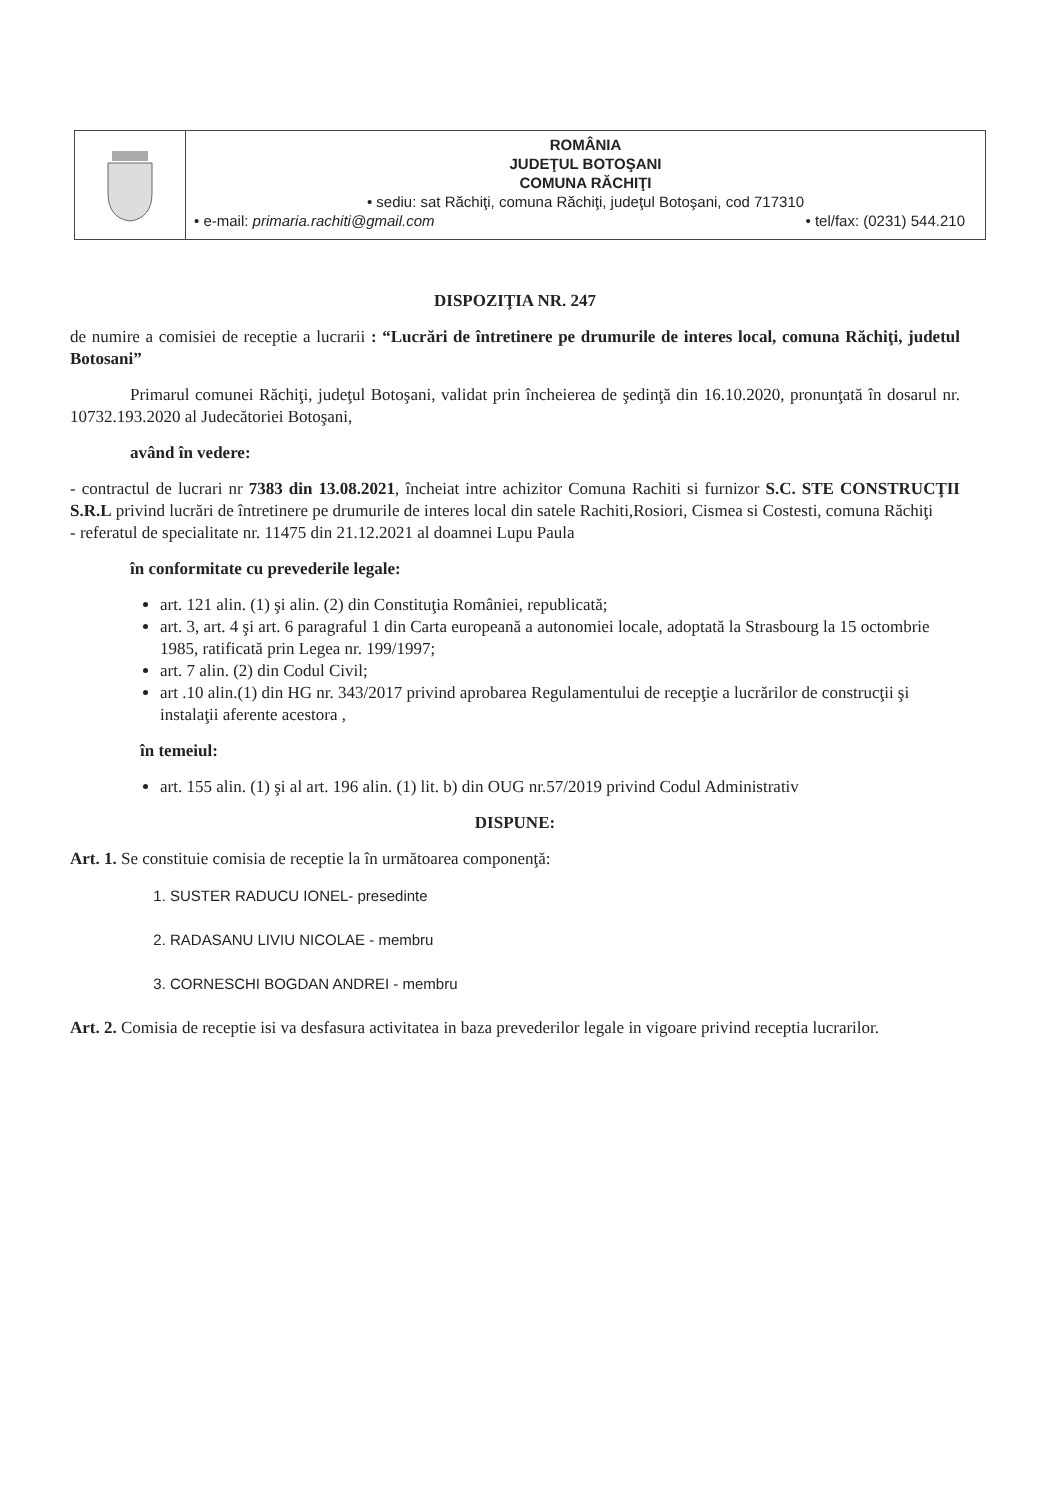ROMÂNIA
JUDEŢUL BOTOŞANI
COMUNA RĂCHIŢI
• sediu: sat Răchiţi, comuna Răchiţi, judeţul Botoşani, cod 717310
• e-mail: primaria.rachiti@gmail.com • tel/fax: (0231) 544.210
DISPOZIŢIA NR. 247
de numire a comisiei de receptie a lucrarii : “Lucrări de întretinere pe drumurile de interes local, comuna Răchiţi, judetul Botosani”
Primarul comunei Răchiţi, judeţul Botoşani, validat prin încheierea de şedinţă din 16.10.2020, pronunţată în dosarul nr. 10732.193.2020 al Judecătoriei Botoşani,
având în vedere:
- contractul de lucrari nr 7383 din 13.08.2021, încheiat intre achizitor Comuna Rachiti si furnizor S.C. STE CONSTRUCŢII S.R.L privind lucrări de întretinere pe drumurile de interes local din satele Rachiti,Rosiori, Cismea si Costesti, comuna Răchiţi
- referatul de specialitate nr. 11475 din 21.12.2021 al doamnei Lupu Paula
în conformitate cu prevederile legale:
art. 121 alin. (1) şi alin. (2) din Constituţia României, republicată;
art. 3, art. 4 şi art. 6 paragraful 1 din Carta europeană a autonomiei locale, adoptată la Strasbourg la 15 octombrie 1985, ratificată prin Legea nr. 199/1997;
art. 7 alin. (2) din Codul Civil;
art .10 alin.(1) din HG nr. 343/2017 privind aprobarea Regulamentului de recepţie a lucrărilor de construcţii şi instalaţii aferente acestora ,
în temeiul:
art. 155 alin. (1) şi al art. 196 alin. (1) lit. b) din OUG nr.57/2019 privind Codul Administrativ
DISPUNE:
Art. 1. Se constituie comisia de receptie la în următoarea componenţă:
1. SUSTER RADUCU IONEL- presedinte
2. RADASANU LIVIU NICOLAE - membru
3. CORNESCHI BOGDAN ANDREI - membru
Art. 2. Comisia de receptie isi va desfasura activitatea in baza prevederilor legale in vigoare privind receptia lucrarilor.